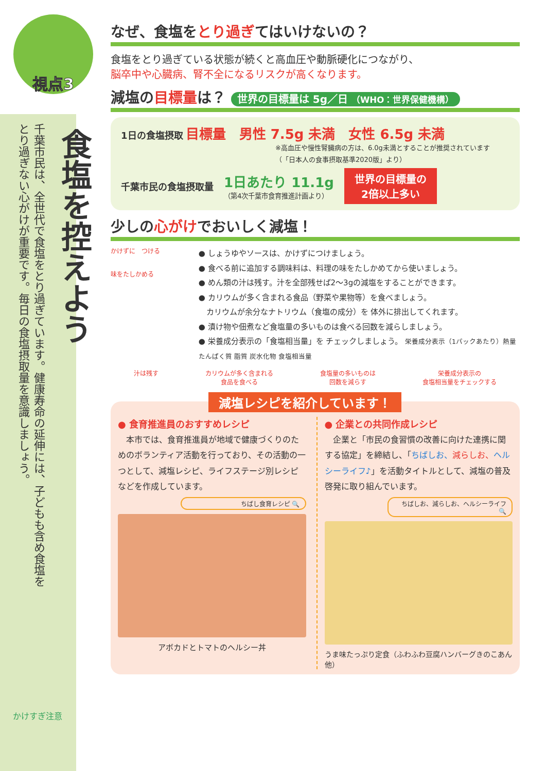視点3
食塩を控えよう
千葉市民は、全世代で食塩をとり過ぎています。健康寿命の延伸には、子どもも含め食塩を
とり過ぎない心がけが重要です。毎日の食塩摂取量を意識しましょう。
かけすぎ注意
なぜ、食塩をとり過ぎてはいけないの？
食塩をとり過ぎている状態が続くと高血圧や動脈硬化につながり、
脳卒中や心臓病、腎不全になるリスクが高くなります。
減塩の目標量は？ 世界の目標量は 5g／日 （WHO：世界保健機構）
1日の食塩摂取 目標量　男性 7.5g 未満　女性 6.5g 未満
※高血圧や慢性腎臓病の方は、6.0g未満とすることが推奨されています
（「日本人の食事摂取基準2020版」より）
千葉市民の食塩摂取量 1日あたり 11.1g
（第4次千葉市食育推進計画より） 世界の目標量の
2倍以上多い
少しの心がけでおいしく減塩！
かけずに　つける
味をたしかめる
● しょうゆやソースは、かけずにつけましょう。
● 食べる前に追加する調味料は、料理の味をたしかめてから使いましょう。
● めん類の汁は残す。汁を全部残せば2～3gの減塩をすることができます。
● カリウムが多く含まれる食品（野菜や果物等）を食べましょう。
　カリウムが余分なナトリウム（食塩の成分）を 体外に排出してくれます。
● 漬け物や佃煮など食塩量の多いものは食べる回数を減らしましょう。
● 栄養成分表示の「食塩相当量」を チェックしましょう。 栄養成分表示（1パックあたり）熱量 たんぱく質 脂質 炭水化物 食塩相当量
汁は残す カリウムが多く含まれる
食品を食べる 食塩量の多いものは
回数を減らす 栄養成分表示の
食塩相当量をチェックする
減塩レシピを紹介しています！
● 食育推進員のおすすめレシピ
　本市では、食育推進員が地域で健康づくりのためのボランティア活動を行っており、その活動の一つとして、減塩レシピ、ライフステージ別レシピなどを作成しています。
ちばし食育レシピ 🔍
アボカドとトマトのヘルシー丼
● 企業との共同作成レシピ
　企業と「市民の食習慣の改善に向けた連携に関する協定」を締結し、「ちばしお、減らしお、ヘルシーライフ♪」を活動タイトルとして、減塩の普及啓発に取り組んでいます。
ちばしお、減らしお、ヘルシーライフ 🔍
うま味たっぷり定食（ふわふわ豆腐ハンバーグきのこあん 他）